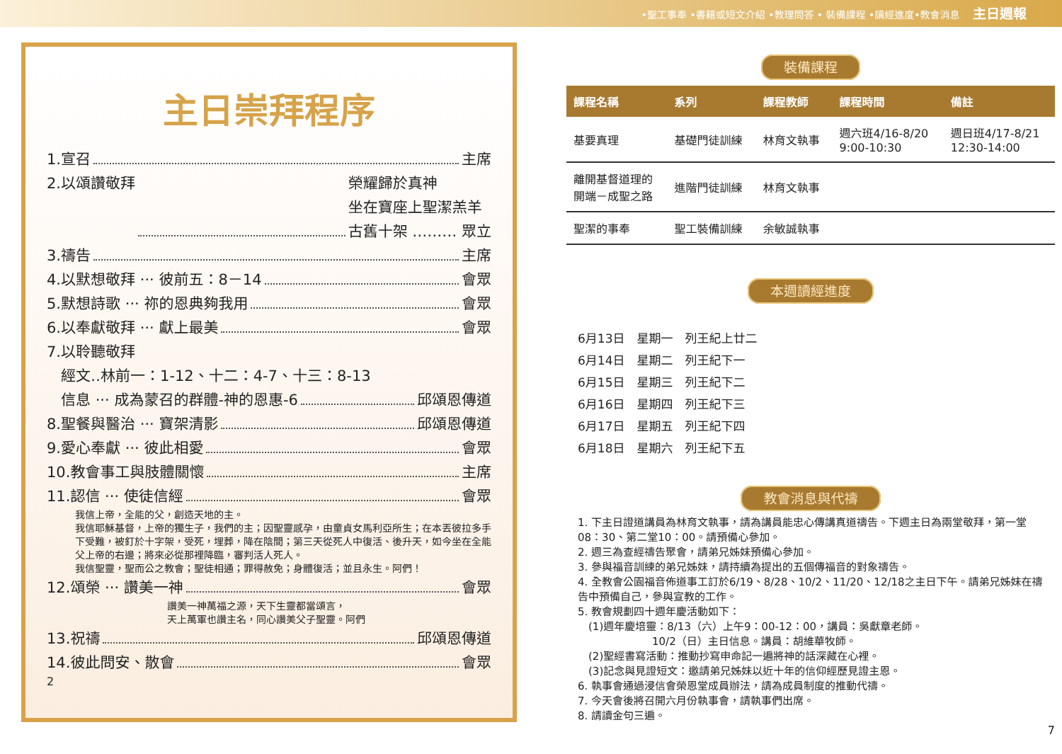•聖工事奉 •書籍或短文介紹 •教理問答 • 裝備課程 •讀經進度•教會消息 主日週報
主日崇拜程序
1.宣召 主席
2.以頌讚敬拜 榮耀歸於真神
坐在寶座上聖潔羔羊
古舊十架 ……… 眾立
3.禱告 主席
4.以默想敬拜 ··· 彼前五：8－14 會眾
5.默想詩歌 ··· 祢的恩典夠我用 會眾
6.以奉獻敬拜 ··· 獻上最美 會眾
7.以聆聽敬拜
經文‥林前一：1-12、十二：4-7、十三：8-13
信息 ··· 成為蒙召的群體-神的恩惠-6 邱頌恩傳道
8.聖餐與醫治 ··· 寶架清影 邱頌恩傳道
9.愛心奉獻 ··· 彼此相愛 會眾
10.教會事工與肢體關懷 主席
11.認信 ··· 使徒信經 會眾
我信上帝，全能的父，創造天地的主。
我信耶穌基督，上帝的獨生子，我們的主；因聖靈感孕，由童貞女馬利亞所生；在本丟彼拉多手下受難，被釘於十字架，受死，埋葬，降在陰間；第三天從死人中復活、後升天，如今坐在全能父上帝的右邊；將來必從那裡降臨，審判活人死人。
我信聖靈，聖而公之教會；聖徒相通；罪得赦免；身體復活；並且永生。阿們！
12.頌榮 ··· 讚美一神 會眾
讚美一神萬福之源，天下生靈都當頌言，
天上萬軍也讚主名，同心讚美父子聖靈。阿們
13.祝禱 邱頌恩傳道
14.彼此問安、散會 會眾
2
裝備課程
| 課程名稱 | 系列 | 課程教師 | 課程時間 | 備註 |
| --- | --- | --- | --- | --- |
| 基要真理 | 基礎門徒訓練 | 林育文執事 | 週六班4/16-8/20 9:00-10:30 | 週日班4/17-8/21 12:30-14:00 |
| 離開基督道理的 開端－成聖之路 | 進階門徒訓練 | 林育文執事 | | |
| 聖潔的事奉 | 聖工裝備訓練 | 余敏誠執事 | | |
本週讀經進度
6月13日　星期一　列王紀上廿二
6月14日　星期二　列王紀下一
6月15日　星期三　列王紀下二
6月16日　星期四　列王紀下三
6月17日　星期五　列王紀下四
6月18日　星期六　列王紀下五
教會消息與代禱
1. 下主日證道講員為林育文執事，請為講員能忠心傳講真道禱告。下週主日為兩堂敬拜，第一堂08：30、第二堂10：00。請預備心參加。
2. 週三為查經禱告聚會，請弟兄姊妹預備心參加。
3. 參與福音訓練的弟兄姊妹，請持續為提出的五個傳福音的對象禱告。
4. 全教會公園福音佈道事工訂於6/19、8/28、10/2、11/20、12/18之主日下午。請弟兄姊妹在禱告中預備自己，參與宣教的工作。
5. 教會規劃四十週年慶活動如下：
　(1)週年慶培靈：8/13（六）上午9：00-12：00，講員：吳獻章老師。
　　　　　　　10/2（日）主日信息。講員：胡維華牧師。
　(2)聖經書寫活動：推動抄寫申命記一遍將神的話深藏在心裡。
　(3)記念與見證短文：邀請弟兄姊妹以近十年的信仰經歷見證主恩。
6. 執事會通過浸信會榮恩堂成員辦法，請為成員制度的推動代禱。
7. 今天會後將召開六月份執事會，請執事們出席。
8. 請讀金句三遍。
7